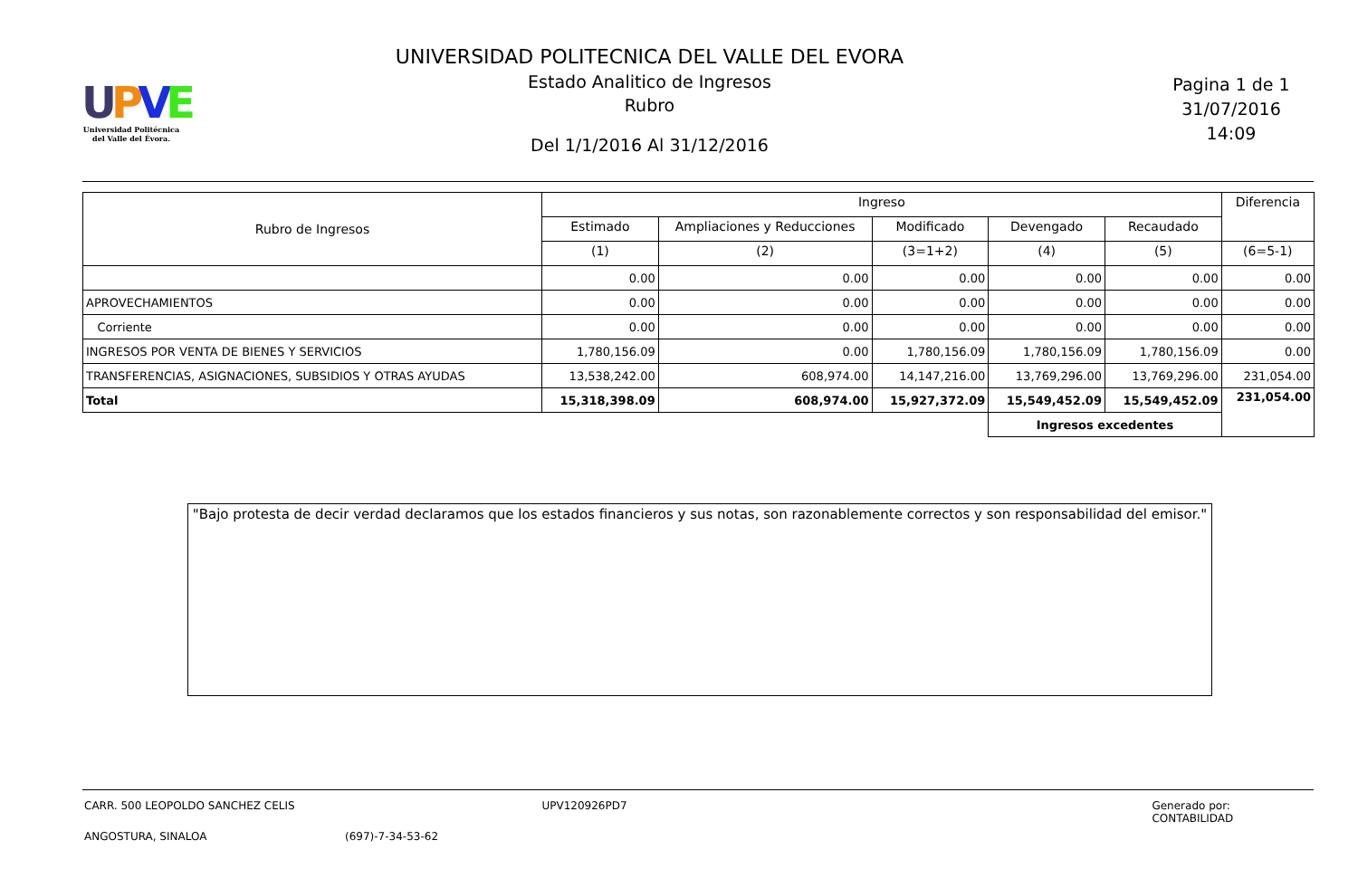UPVE
Universidad Politécnica
del Valle del Évora.
UNIVERSIDAD POLITECNICA DEL VALLE DEL EVORA
Estado Analitico de Ingresos
Rubro
Del 1/1/2016 Al 31/12/2016
Pagina 1 de 1
31/07/2016
14:09
| Rubro de Ingresos | Ingreso | | | | | Diferencia |
| --- | --- | --- | --- | --- | --- | --- |
| | Estimado | Ampliaciones y Reducciones | Modificado | Devengado | Recaudado | |
| | (1) | (2) | (3=1+2) | (4) | (5) | (6=5-1) |
| | 0.00 | 0.00 | 0.00 | 0.00 | 0.00 | 0.00 |
| APROVECHAMIENTOS | 0.00 | 0.00 | 0.00 | 0.00 | 0.00 | 0.00 |
| Corriente | 0.00 | 0.00 | 0.00 | 0.00 | 0.00 | 0.00 |
| INGRESOS POR VENTA DE BIENES Y SERVICIOS | 1,780,156.09 | 0.00 | 1,780,156.09 | 1,780,156.09 | 1,780,156.09 | 0.00 |
| TRANSFERENCIAS, ASIGNACIONES, SUBSIDIOS Y OTRAS AYUDAS | 13,538,242.00 | 608,974.00 | 14,147,216.00 | 13,769,296.00 | 13,769,296.00 | 231,054.00 |
| Total | 15,318,398.09 | 608,974.00 | 15,927,372.09 | 15,549,452.09 | 15,549,452.09 | 231,054.00 |
| | | | | Ingresos excedentes | | |
"Bajo protesta de decir verdad declaramos que los estados financieros y sus notas, son razonablemente correctos y son responsabilidad del emisor."
CARR. 500 LEOPOLDO SANCHEZ CELIS UPV120926PD7 Generado por: CONTABILIDAD
ANGOSTURA, SINALOA (697)-7-34-53-62